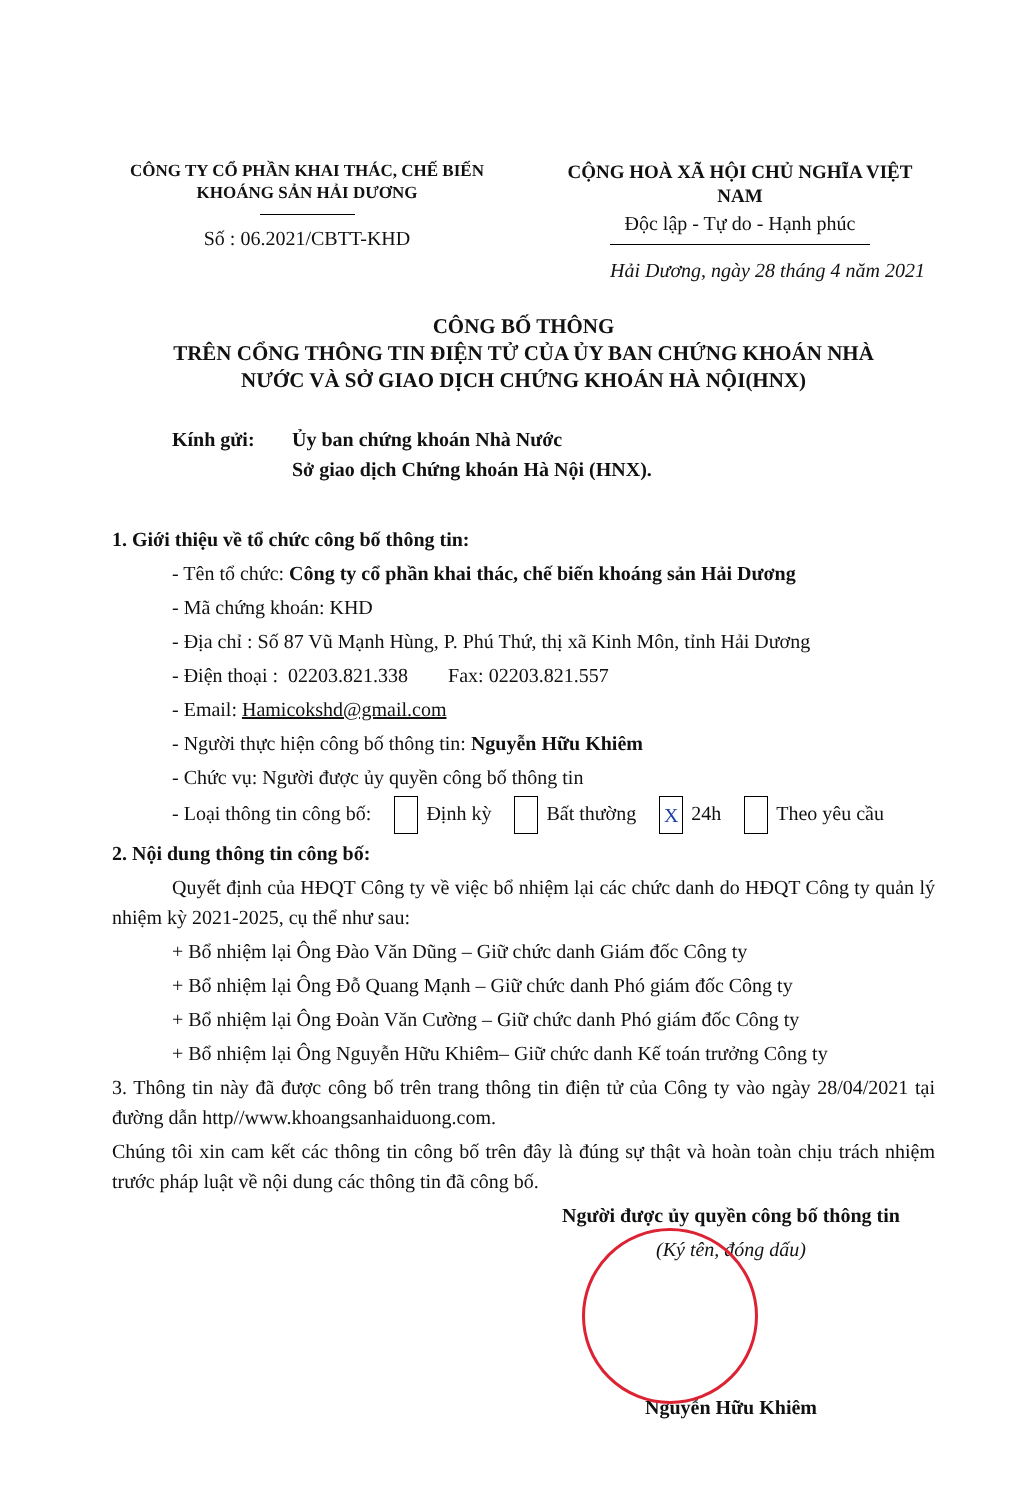CÔNG TY CỔ PHẦN KHAI THÁC, CHẾ BIẾN
KHOÁNG SẢN HẢI DƯƠNG
Số : 06.2021/CBTT-KHD
CỘNG HOÀ XÃ HỘI CHỦ NGHĨA VIỆT NAM
Độc lập - Tự do - Hạnh phúc
Hải Dương, ngày 28 tháng 4 năm 2021
CÔNG BỐ THÔNG
TRÊN CỔNG THÔNG TIN ĐIỆN TỬ CỦA ỦY BAN CHỨNG KHOÁN NHÀ
NƯỚC VÀ SỞ GIAO DỊCH CHỨNG KHOÁN HÀ NỘI(HNX)
Kính gửi: Ủy ban chứng khoán Nhà Nước
Sở giao dịch Chứng khoán Hà Nội (HNX).
1. Giới thiệu về tổ chức công bố thông tin:
- Tên tổ chức: Công ty cổ phần khai thác, chế biến khoáng sản Hải Dương
- Mã chứng khoán: KHD
- Địa chỉ : Số 87 Vũ Mạnh Hùng, P. Phú Thứ, thị xã Kinh Môn, tỉnh Hải Dương
- Điện thoại : 02203.821.338 Fax: 02203.821.557
- Email: Hamicokshd@gmail.com
- Người thực hiện công bố thông tin: Nguyễn Hữu Khiêm
- Chức vụ: Người được ủy quyền công bố thông tin
- Loại thông tin công bố: Định kỳ Bất thường X 24h Theo yêu cầu
2. Nội dung thông tin công bố:
Quyết định của HĐQT Công ty về việc bổ nhiệm lại các chức danh do HĐQT Công ty quản lý nhiệm kỳ 2021-2025, cụ thể như sau:
+ Bổ nhiệm lại Ông Đào Văn Dũng – Giữ chức danh Giám đốc Công ty
+ Bổ nhiệm lại Ông Đỗ Quang Mạnh – Giữ chức danh Phó giám đốc Công ty
+ Bổ nhiệm lại Ông Đoàn Văn Cường – Giữ chức danh Phó giám đốc Công ty
+ Bổ nhiệm lại Ông Nguyễn Hữu Khiêm– Giữ chức danh Kế toán trưởng Công ty
3. Thông tin này đã được công bố trên trang thông tin điện tử của Công ty vào ngày 28/04/2021 tại đường dẫn http//www.khoangsanhaiduong.com.
Chúng tôi xin cam kết các thông tin công bố trên đây là đúng sự thật và hoàn toàn chịu trách nhiệm trước pháp luật về nội dung các thông tin đã công bố.
Người được ủy quyền công bố thông tin
(Ký tên, đóng dấu)
Nguyễn Hữu Khiêm